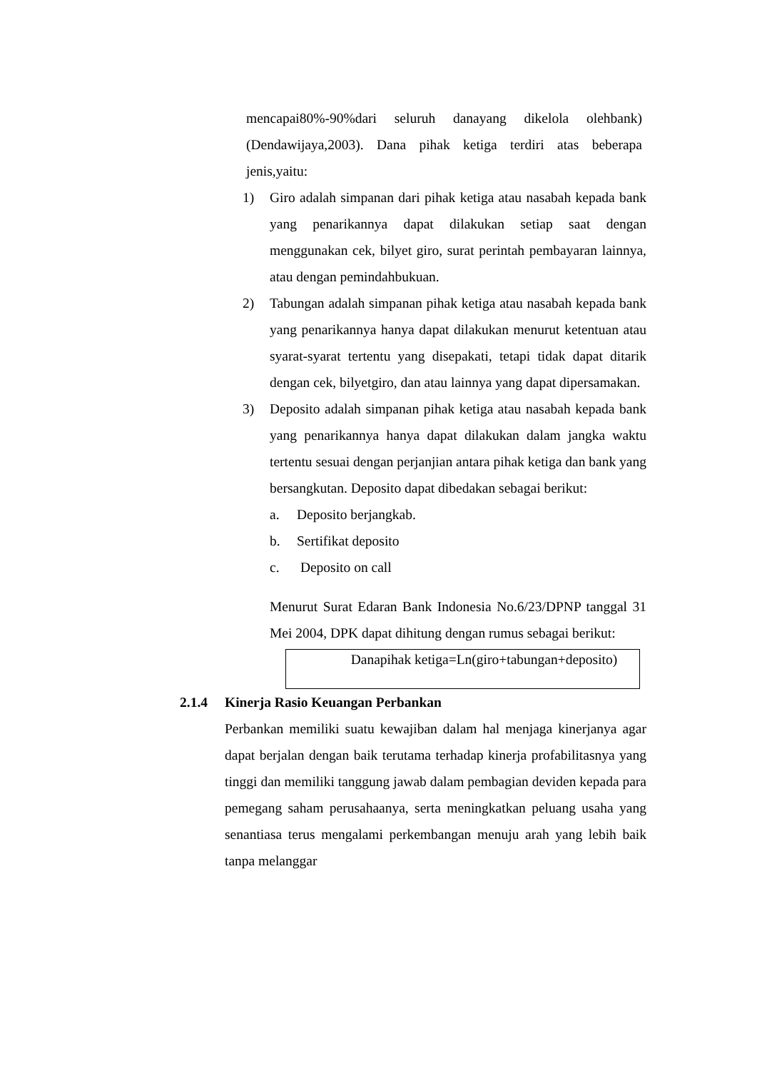mencapai80%-90%dari seluruh danayang dikelola olehbank) (Dendawijaya,2003). Dana pihak ketiga terdiri atas beberapa jenis,yaitu:
1) Giro adalah simpanan dari pihak ketiga atau nasabah kepada bank yang penarikannya dapat dilakukan setiap saat dengan menggunakan cek, bilyet giro, surat perintah pembayaran lainnya, atau dengan pemindahbukuan.
2) Tabungan adalah simpanan pihak ketiga atau nasabah kepada bank yang penarikannya hanya dapat dilakukan menurut ketentuan atau syarat-syarat tertentu yang disepakati, tetapi tidak dapat ditarik dengan cek, bilyetgiro, dan atau lainnya yang dapat dipersamakan.
3) Deposito adalah simpanan pihak ketiga atau nasabah kepada bank yang penarikannya hanya dapat dilakukan dalam jangka waktu tertentu sesuai dengan perjanjian antara pihak ketiga dan bank yang bersangkutan. Deposito dapat dibedakan sebagai berikut:
a. Deposito berjangkab.
b. Sertifikat deposito
c. Deposito on call
Menurut Surat Edaran Bank Indonesia No.6/23/DPNP tanggal 31 Mei 2004, DPK dapat dihitung dengan rumus sebagai berikut:
Danapihak ketiga=Ln(giro+tabungan+deposito)
2.1.4 Kinerja Rasio Keuangan Perbankan
Perbankan memiliki suatu kewajiban dalam hal menjaga kinerjanya agar dapat berjalan dengan baik terutama terhadap kinerja profabilitasnya yang tinggi dan memiliki tanggung jawab dalam pembagian deviden kepada para pemegang saham perusahaanya, serta meningkatkan peluang usaha yang senantiasa terus mengalami perkembangan menuju arah yang lebih baik tanpa melanggar